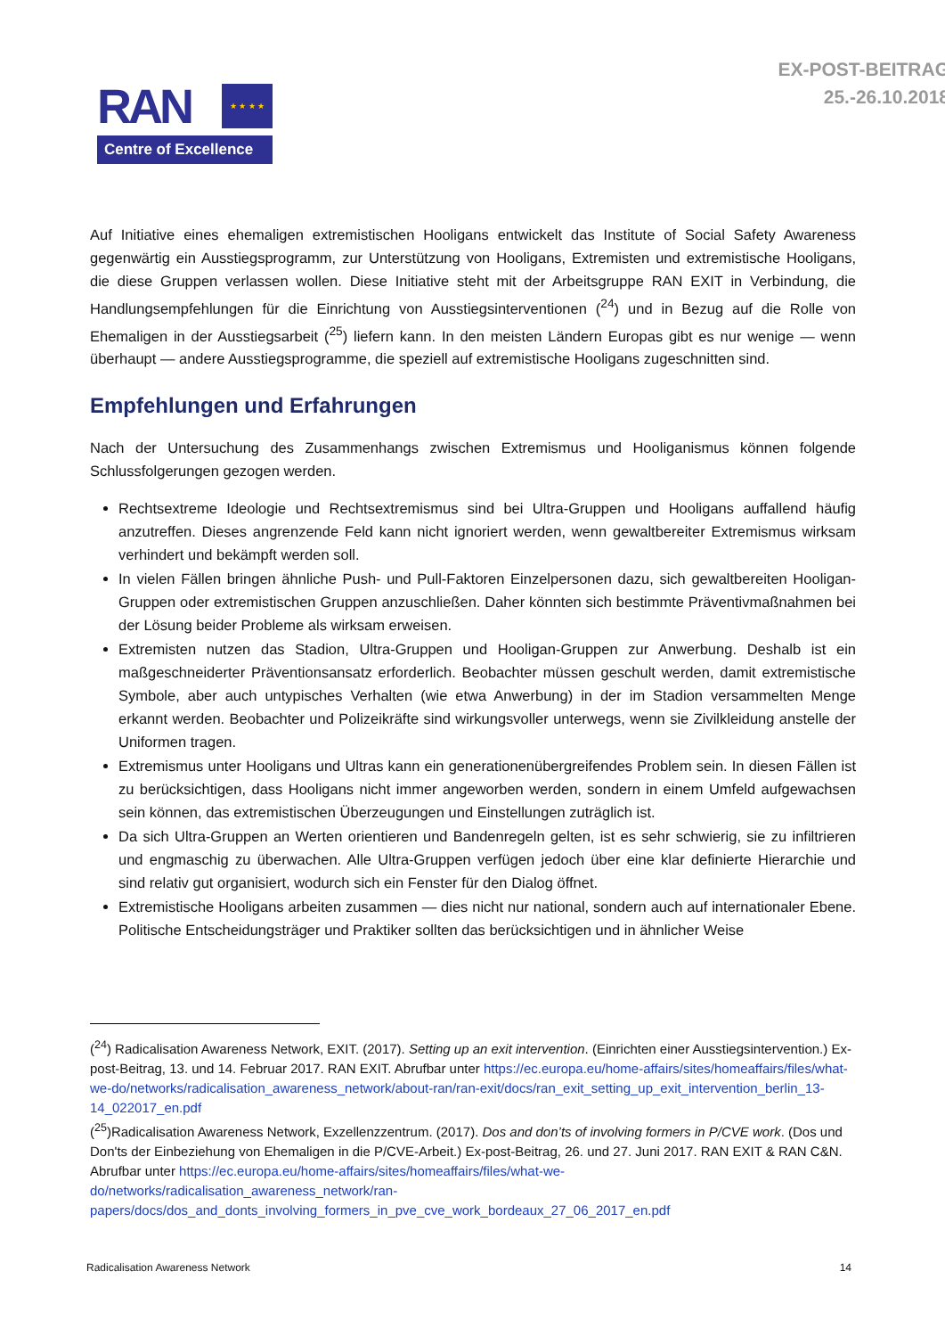RAN
★ ★ ★ ★
Centre of Excellence
EX-POST-BEITRAG
25.-26.10.2018
Auf Initiative eines ehemaligen extremistischen Hooligans entwickelt das Institute of Social Safety Awareness gegenwärtig ein Ausstiegsprogramm, zur Unterstützung von Hooligans, Extremisten und extremistische Hooligans, die diese Gruppen verlassen wollen. Diese Initiative steht mit der Arbeitsgruppe RAN EXIT in Verbindung, die Handlungsempfehlungen für die Einrichtung von Ausstiegsinterventionen (<sup>24</sup>) und in Bezug auf die Rolle von Ehemaligen in der Ausstiegsarbeit (<sup>25</sup>) liefern kann. In den meisten Ländern Europas gibt es nur wenige — wenn überhaupt — andere Ausstiegsprogramme, die speziell auf extremistische Hooligans zugeschnitten sind.
Empfehlungen und Erfahrungen
Nach der Untersuchung des Zusammenhangs zwischen Extremismus und Hooliganismus können folgende Schlussfolgerungen gezogen werden.
Rechtsextreme Ideologie und Rechtsextremismus sind bei Ultra-Gruppen und Hooligans auffallend häufig anzutreffen. Dieses angrenzende Feld kann nicht ignoriert werden, wenn gewaltbereiter Extremismus wirksam verhindert und bekämpft werden soll.
In vielen Fällen bringen ähnliche Push- und Pull-Faktoren Einzelpersonen dazu, sich gewaltbereiten Hooligan-Gruppen oder extremistischen Gruppen anzuschließen. Daher könnten sich bestimmte Präventivmaßnahmen bei der Lösung beider Probleme als wirksam erweisen.
Extremisten nutzen das Stadion, Ultra-Gruppen und Hooligan-Gruppen zur Anwerbung. Deshalb ist ein maßgeschneiderter Präventionsansatz erforderlich. Beobachter müssen geschult werden, damit extremistische Symbole, aber auch untypisches Verhalten (wie etwa Anwerbung) in der im Stadion versammelten Menge erkannt werden. Beobachter und Polizeikräfte sind wirkungsvoller unterwegs, wenn sie Zivilkleidung anstelle der Uniformen tragen.
Extremismus unter Hooligans und Ultras kann ein generationenübergreifendes Problem sein. In diesen Fällen ist zu berücksichtigen, dass Hooligans nicht immer angeworben werden, sondern in einem Umfeld aufgewachsen sein können, das extremistischen Überzeugungen und Einstellungen zuträglich ist.
Da sich Ultra-Gruppen an Werten orientieren und Bandenregeln gelten, ist es sehr schwierig, sie zu infiltrieren und engmaschig zu überwachen. Alle Ultra-Gruppen verfügen jedoch über eine klar definierte Hierarchie und sind relativ gut organisiert, wodurch sich ein Fenster für den Dialog öffnet.
Extremistische Hooligans arbeiten zusammen — dies nicht nur national, sondern auch auf internationaler Ebene. Politische Entscheidungsträger und Praktiker sollten das berücksichtigen und in ähnlicher Weise
(<sup>24</sup>) Radicalisation Awareness Network, EXIT. (2017). Setting up an exit intervention. (Einrichten einer Ausstiegsintervention.) Ex-post-Beitrag, 13. und 14. Februar 2017. RAN EXIT. Abrufbar unter https://ec.europa.eu/home-affairs/sites/homeaffairs/files/what-we-do/networks/radicalisation_awareness_network/about-ran/ran-exit/docs/ran_exit_setting_up_exit_intervention_berlin_13-14_022017_en.pdf
(<sup>25</sup>)Radicalisation Awareness Network, Exzellenzzentrum. (2017). Dos and don’ts of involving formers in P/CVE work. (Dos und Don'ts der Einbeziehung von Ehemaligen in die P/CVE-Arbeit.) Ex-post-Beitrag, 26. und 27. Juni 2017. RAN EXIT & RAN C&N. Abrufbar unter https://ec.europa.eu/home-affairs/sites/homeaffairs/files/what-we-do/networks/radicalisation_awareness_network/ran-papers/docs/dos_and_donts_involving_formers_in_pve_cve_work_bordeaux_27_06_2017_en.pdf
Radicalisation Awareness Network 14